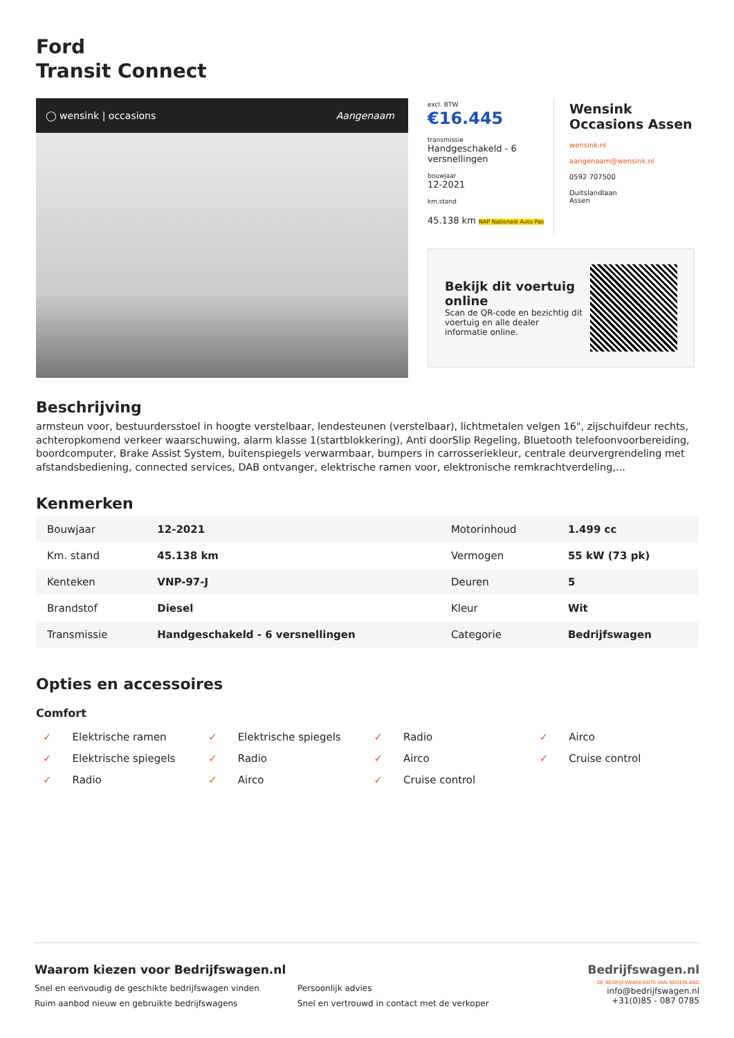Ford
Transit Connect
◯ wensink | occasions Aangenaam
excl. BTW
€16.445
transmissie
Handgeschakeld - 6 versnellingen
bouwjaar
12-2021
km.stand
45.138 km NAP Nationale Auto Pas
Wensink
Occasions Assen
wensink.nl
aangenaam@wensink.nl
0592 707500
Duitslandlaan
Assen
Bekijk dit voertuig online
Scan de QR-code en bezichtig dit voertuig en alle dealer informatie online.
Beschrijving
armsteun voor, bestuurdersstoel in hoogte verstelbaar, lendesteunen (verstelbaar), lichtmetalen velgen 16", zijschuifdeur rechts, achteropkomend verkeer waarschuwing, alarm klasse 1(startblokkering), Anti doorSlip Regeling, Bluetooth telefoonvoorbereiding, boordcomputer, Brake Assist System, buitenspiegels verwarmbaar, bumpers in carrosseriekleur, centrale deurvergrendeling met afstandsbediening, connected services, DAB ontvanger, elektrische ramen voor, elektronische remkrachtverdeling,...
Kenmerken
| Bouwjaar | 12-2021 | Motorinhoud | 1.499 cc |
| Km. stand | 45.138 km | Vermogen | 55 kW (73 pk) |
| Kenteken | VNP-97-J | Deuren | 5 |
| Brandstof | Diesel | Kleur | Wit |
| Transmissie | Handgeschakeld - 6 versnellingen | Categorie | Bedrijfswagen |
Opties en accessoires
Comfort
✓ Elektrische ramen
✓ Elektrische spiegels
✓ Radio
✓ Airco
✓ Elektrische spiegels
✓ Radio
✓ Airco
✓ Cruise control
✓ Radio
✓ Airco
✓ Cruise control
Waarom kiezen voor Bedrijfswagen.nl
Snel en eenvoudig de geschikte bedrijfswagen vinden Persoonlijk advies Ruim aanbod nieuw en gebruikte bedrijfswagens Snel en vertrouwd in contact met de verkoper
Bedrijfswagen.nl
DE BEDRIJFSWAGENSITE VAN NEDERLAND
info@bedrijfswagen.nl
+31(0)85 - 087 0785